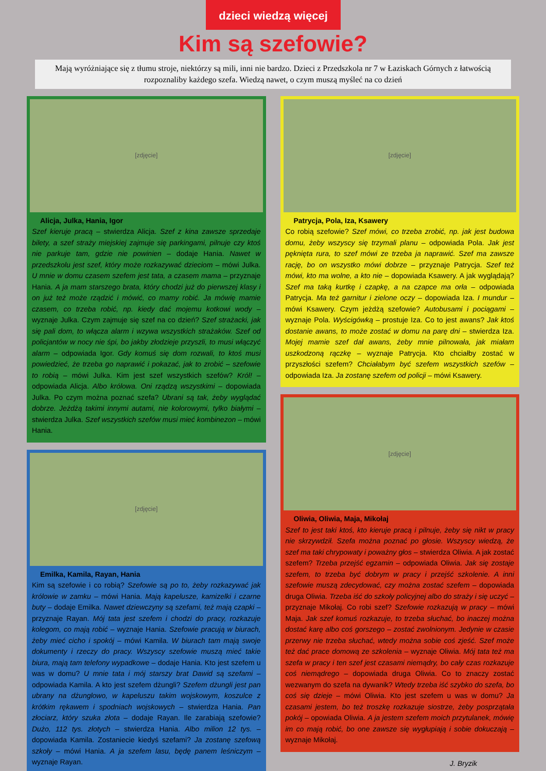dzieci wiedzą więcej
Kim są szefowie?
Mają wyróżniające się z tłumu stroje, niektórzy są mili, inni nie bardzo. Dzieci z Przedszkola nr 7 w Łaziskach Górnych z łatwością rozpoznaliby każdego szefa. Wiedzą nawet, o czym muszą myśleć na co dzień
[zdjęcie]
Alicja, Julka, Hania, Igor
Szef kieruje pracą – stwierdza Alicja. Szef z kina zawsze sprzedaje bilety, a szef straży miejskiej zajmuje się parkingami, pilnuje czy ktoś nie parkuje tam, gdzie nie powinien – dodaje Hania. Nawet w przedszkolu jest szef, który może rozkazywać dzieciom – mówi Julka. U mnie w domu czasem szefem jest tata, a czasem mama – przyznaje Hania. A ja mam starszego brata, który chodzi już do pierwszej klasy i on już też może rządzić i mówić, co mamy robić. Ja mówię mamie czasem, co trzeba robić, np. kiedy dać mojemu kotkowi wody – wyznaje Julka. Czym zajmuje się szef na co dzień? Szef strażacki, jak się pali dom, to włącza alarm i wzywa wszystkich strażaków. Szef od policjantów w nocy nie śpi, bo jakby złodzieje przyszli, to musi włączyć alarm – odpowiada Igor. Gdy komuś się dom rozwali, to ktoś musi powiedzieć, że trzeba go naprawić i pokazać, jak to zrobić – szefowie to robią – mówi Julka. Kim jest szef wszystkich szefów? Król! – odpowiada Alicja. Albo królowa. Oni rządzą wszystkimi – dopowiada Julka. Po czym można poznać szefa? Ubrani są tak, żeby wyglądać dobrze. Jeżdżą takimi innymi autami, nie kolorowymi, tylko białymi – stwierdza Julka. Szef wszystkich szefów musi mieć kombinezon – mówi Hania.
[zdjęcie]
Emilka, Kamila, Rayan, Hania
Kim są szefowie i co robią? Szefowie są po to, żeby rozkazywać jak królowie w zamku – mówi Hania. Mają kapelusze, kamizelki i czarne buty – dodaje Emilka. Nawet dziewczyny są szefami, też mają czapki – przyznaje Rayan. Mój tata jest szefem i chodzi do pracy, rozkazuje kolegom, co mają robić – wyznaje Hania. Szefowie pracują w biurach, żeby mieć cicho i spokój – mówi Kamila. W biurach tam mają swoje dokumenty i rzeczy do pracy. Wszyscy szefowie muszą mieć takie biura, mają tam telefony wypadkowe – dodaje Hania. Kto jest szefem u was w domu? U mnie tata i mój starszy brat Dawid są szefami – odpowiada Kamila. A kto jest szefem dżungli? Szefem dżungli jest pan ubrany na dżunglowo, w kapeluszu takim wojskowym, koszulce z krótkim rękawem i spodniach wojskowych – stwierdza Hania. Pan złociarz, który szuka złota – dodaje Rayan. Ile zarabiają szefowie? Dużo, 112 tys. złotych – stwierdza Hania. Albo milion 12 tys. – dopowiada Kamila. Zostaniecie kiedyś szefami? Ja zostanę szefową szkoły – mówi Hania. A ja szefem lasu, będę panem leśniczym – wyznaje Rayan.
[zdjęcie]
Patrycja, Pola, Iza, Ksawery
Co robią szefowie? Szef mówi, co trzeba zrobić, np. jak jest budowa domu, żeby wszyscy się trzymali planu – odpowiada Pola. Jak jest pęknięta rura, to szef mówi ze trzeba ja naprawić. Szef ma zawsze rację, bo on wszystko mówi dobrze – przyznaje Patrycja. Szef też mówi, kto ma wolne, a kto nie – dopowiada Ksawery. A jak wyglądają? Szef ma taką kurtkę i czapkę, a na czapce ma orła – odpowiada Patrycja. Ma też garnitur i zielone oczy – dopowiada Iza. I mundur – mówi Ksawery. Czym jeżdżą szefowie? Autobusami i pociągami – wyznaje Pola. Wyścigówką – prostuje Iza. Co to jest awans? Jak ktoś dostanie awans, to może zostać w domu na parę dni – stwierdza Iza. Mojej mamie szef dał awans, żeby mnie pilnowała, jak miałam uszkodzoną rączkę – wyznaje Patrycja. Kto chciałby zostać w przyszłości szefem? Chciałabym być szefem wszystkich szefów – odpowiada Iza. Ja zostanę szefem od policji – mówi Ksawery.
[zdjęcie]
Oliwia, Oliwia, Maja, Mikołaj
Szef to jest taki ktoś, kto kieruje pracą i pilnuje, żeby się nikt w pracy nie skrzywdził. Szefa można poznać po głosie. Wszyscy wiedzą, że szef ma taki chrypowaty i poważny głos – stwierdza Oliwia. A jak zostać szefem? Trzeba przejść egzamin – odpowiada Oliwia. Jak się zostaje szefem, to trzeba być dobrym w pracy i przejść szkolenie. A inni szefowie muszą zdecydować, czy można zostać szefem – dopowiada druga Oliwia. Trzeba iść do szkoły policyjnej albo do straży i się uczyć – przyznaje Mikołaj. Co robi szef? Szefowie rozkazują w pracy – mówi Maja. Jak szef komuś rozkazuje, to trzeba słuchać, bo inaczej można dostać karę albo coś gorszego – zostać zwolnionym. Jedynie w czasie przerwy nie trzeba słuchać, wtedy można sobie coś zjeść. Szef może też dać prace domową ze szkolenia – wyznaje Oliwia. Mój tata też ma szefa w pracy i ten szef jest czasami niemądry, bo cały czas rozkazuje coś niemądrego – dopowiada druga Oliwia. Co to znaczy zostać wezwanym do szefa na dywanik? Wtedy trzeba iść szybko do szefa, bo coś się dzieje – mówi Oliwia. Kto jest szefem u was w domu? Ja czasami jestem, bo też troszkę rozkazuje siostrze, żeby posprzątała pokój – opowiada Oliwia. A ja jestem szefem moich przytulanek, mówię im co mają robić, bo one zawsze się wygłupiają i sobie dokuczają – wyznaje Mikołaj.
J. Bryzik